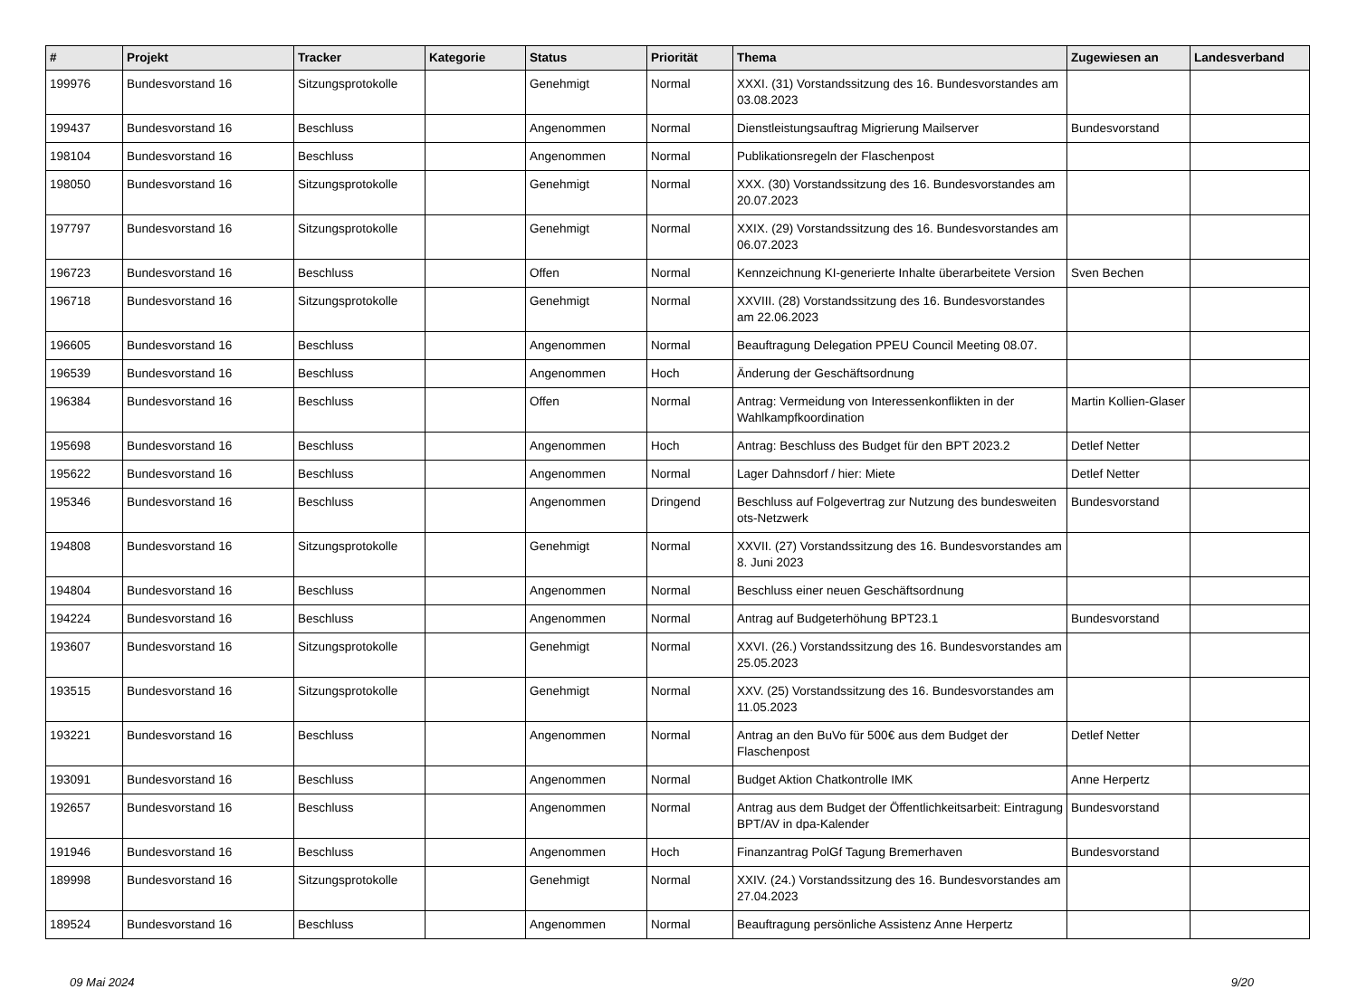| # | Projekt | Tracker | Kategorie | Status | Priorität | Thema | Zugewiesen an | Landesverband |
| --- | --- | --- | --- | --- | --- | --- | --- | --- |
| 199976 | Bundesvorstand 16 | Sitzungsprotokolle | | Genehmigt | Normal | XXXI. (31) Vorstandssitzung des 16. Bundesvorstandes am 03.08.2023 | | |
| 199437 | Bundesvorstand 16 | Beschluss | | Angenommen | Normal | Dienstleistungsauftrag Migrierung Mailserver | Bundesvorstand | |
| 198104 | Bundesvorstand 16 | Beschluss | | Angenommen | Normal | Publikationsregeln der Flaschenpost | | |
| 198050 | Bundesvorstand 16 | Sitzungsprotokolle | | Genehmigt | Normal | XXX. (30) Vorstandssitzung des 16. Bundesvorstandes am 20.07.2023 | | |
| 197797 | Bundesvorstand 16 | Sitzungsprotokolle | | Genehmigt | Normal | XXIX. (29) Vorstandssitzung des 16. Bundesvorstandes am 06.07.2023 | | |
| 196723 | Bundesvorstand 16 | Beschluss | | Offen | Normal | Kennzeichnung KI-generierte Inhalte überarbeitete Version | Sven Bechen | |
| 196718 | Bundesvorstand 16 | Sitzungsprotokolle | | Genehmigt | Normal | XXVIII. (28) Vorstandssitzung des 16. Bundesvorstandes am 22.06.2023 | | |
| 196605 | Bundesvorstand 16 | Beschluss | | Angenommen | Normal | Beauftragung Delegation PPEU Council Meeting 08.07. | | |
| 196539 | Bundesvorstand 16 | Beschluss | | Angenommen | Hoch | Änderung der Geschäftsordnung | | |
| 196384 | Bundesvorstand 16 | Beschluss | | Offen | Normal | Antrag: Vermeidung von Interessenkonflikten in der Wahlkampfkoordination | Martin Kollien-Glaser | |
| 195698 | Bundesvorstand 16 | Beschluss | | Angenommen | Hoch | Antrag: Beschluss des Budget für den BPT 2023.2 | Detlef Netter | |
| 195622 | Bundesvorstand 16 | Beschluss | | Angenommen | Normal | Lager Dahnsdorf / hier: Miete | Detlef Netter | |
| 195346 | Bundesvorstand 16 | Beschluss | | Angenommen | Dringend | Beschluss auf Folgevertrag zur Nutzung des bundesweiten ots-Netzwerk | Bundesvorstand | |
| 194808 | Bundesvorstand 16 | Sitzungsprotokolle | | Genehmigt | Normal | XXVII. (27) Vorstandssitzung des 16. Bundesvorstandes am 8. Juni 2023 | | |
| 194804 | Bundesvorstand 16 | Beschluss | | Angenommen | Normal | Beschluss einer neuen Geschäftsordnung | | |
| 194224 | Bundesvorstand 16 | Beschluss | | Angenommen | Normal | Antrag auf Budgeterhöhung BPT23.1 | Bundesvorstand | |
| 193607 | Bundesvorstand 16 | Sitzungsprotokolle | | Genehmigt | Normal | XXVI. (26.) Vorstandssitzung des 16. Bundesvorstandes am 25.05.2023 | | |
| 193515 | Bundesvorstand 16 | Sitzungsprotokolle | | Genehmigt | Normal | XXV. (25) Vorstandssitzung des 16. Bundesvorstandes am 11.05.2023 | | |
| 193221 | Bundesvorstand 16 | Beschluss | | Angenommen | Normal | Antrag an den BuVo für 500€ aus dem Budget der Flaschenpost | Detlef Netter | |
| 193091 | Bundesvorstand 16 | Beschluss | | Angenommen | Normal | Budget Aktion Chatkontrolle IMK | Anne Herpertz | |
| 192657 | Bundesvorstand 16 | Beschluss | | Angenommen | Normal | Antrag aus dem Budget der Öffentlichkeitsarbeit: Eintragung BPT/AV in dpa-Kalender | Bundesvorstand | |
| 191946 | Bundesvorstand 16 | Beschluss | | Angenommen | Hoch | Finanzantrag PolGf Tagung Bremerhaven | Bundesvorstand | |
| 189998 | Bundesvorstand 16 | Sitzungsprotokolle | | Genehmigt | Normal | XXIV. (24.) Vorstandssitzung des 16. Bundesvorstandes am 27.04.2023 | | |
| 189524 | Bundesvorstand 16 | Beschluss | | Angenommen | Normal | Beauftragung persönliche Assistenz Anne Herpertz | | |
09 Mai 2024 9/20